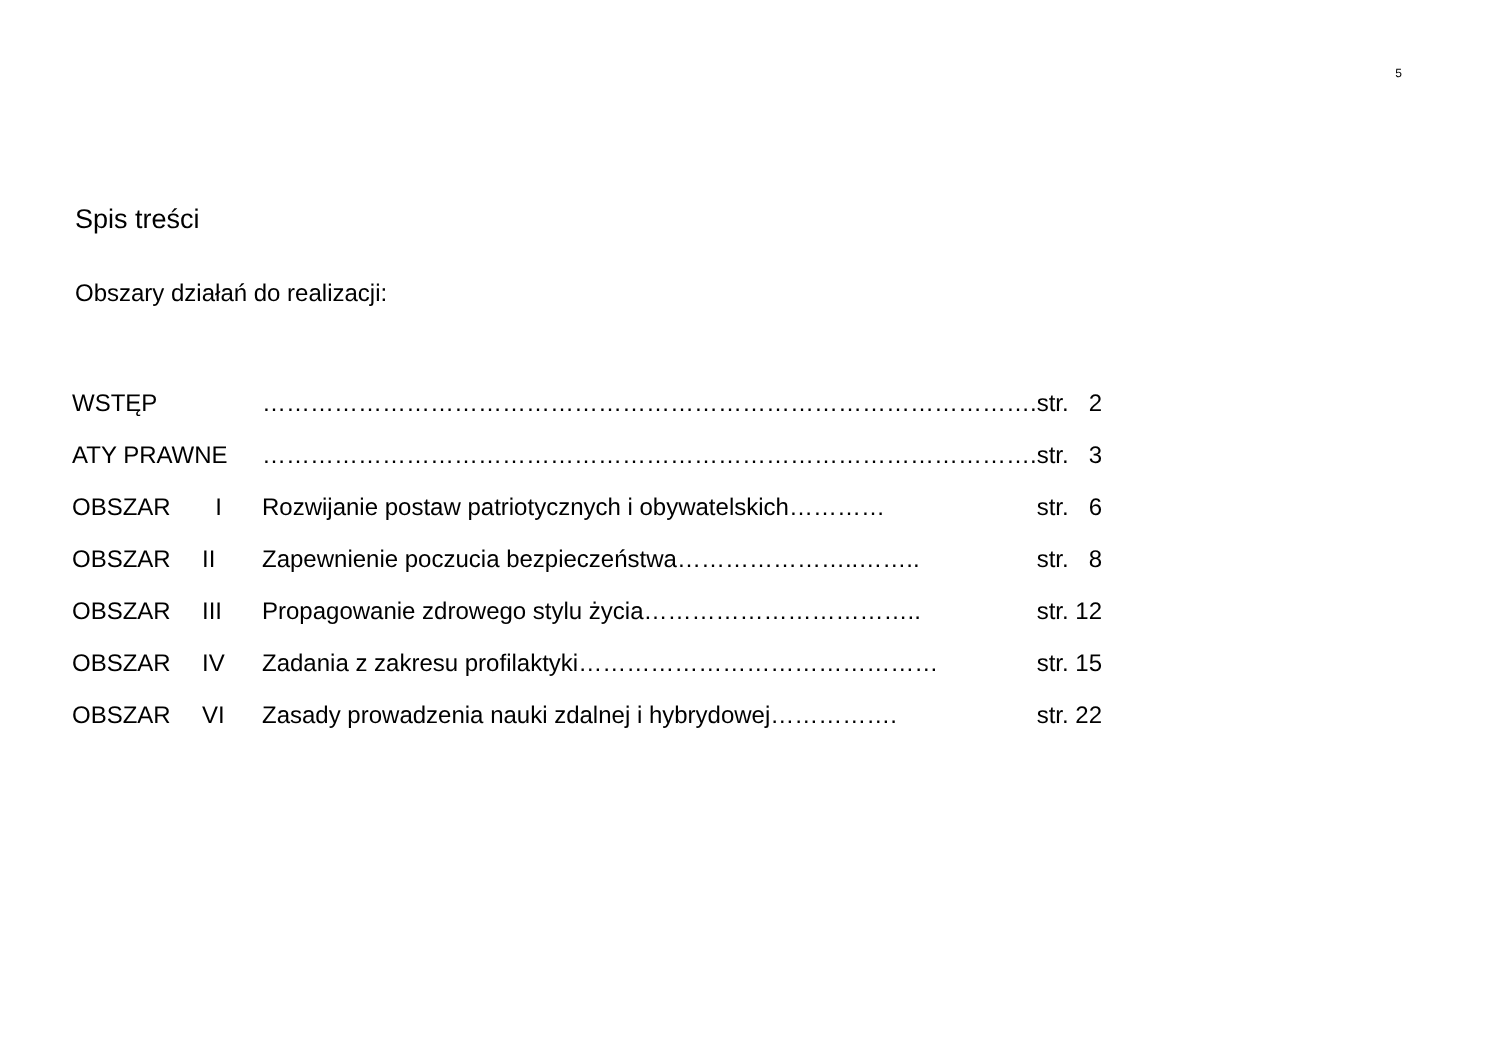5
Spis treści
Obszary działań do realizacji:
| WSTĘP | | ……………………………………………………………………………………. | str. 2 |
| ATY PRAWNE | | ……………………………………………………………………………………. | str. 3 |
| OBSZAR | I | Rozwijanie postaw patriotycznych i obywatelskich………… | str. 6 |
| OBSZAR | II | Zapewnienie poczucia bezpieczeństwa…………………..…….. | str. 8 |
| OBSZAR | III | Propagowanie zdrowego stylu życia…………………………….. | str. 12 |
| OBSZAR | IV | Zadania z zakresu profilaktyki……………………………………… | str. 15 |
| OBSZAR | VI | Zasady prowadzenia nauki zdalnej i hybrydowej……………. | str. 22 |